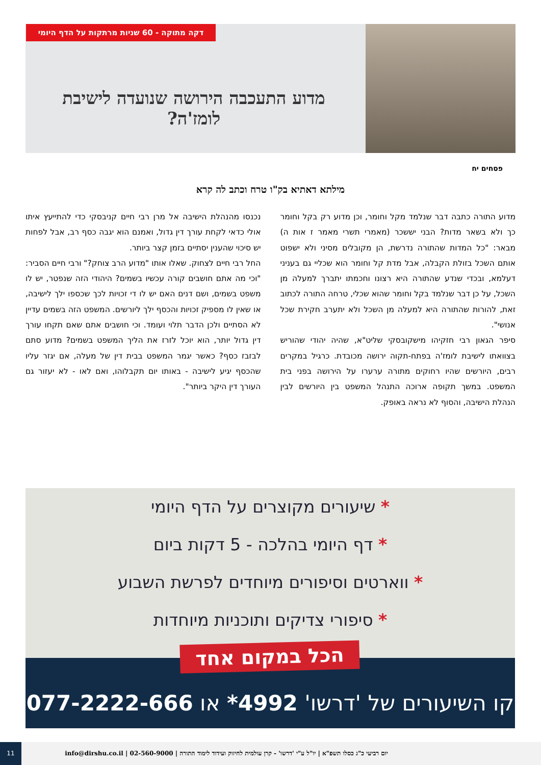דקה מתוקה - 60 שניות מרתקות על הדף היומי
מדוע התעכבה הירושה שנועדה לישיבת לומז'ה?
פסחים יח
מילתא דאתיא בק"ו טרח וכתב לה קרא
מדוע התורה כתבה דבר שנלמד מקל וחומר, וכן מדוע רק בקל וחומר כך ולא בשאר מדות? הבני יששכר (מאמרי תשרי מאמר ז אות ה) מבאר: "כל המדות שהתורה נדרשת, הן מקובלים מסיני ולא ישפוט אותם השכל בזולת הקבלה, אבל מדת קל וחומר הוא שכליי גם בעניני דעלמא, ובכדי שנדע שהתורה היא רצונו וחכמתו יתברך למעלה מן השכל, על כן דבר שנלמד בקל וחומר שהוא שכלי, טרחה התורה לכתוב זאת, להורות שהתורה היא למעלה מן השכל ולא יתערב חקירת שכל אנושי".
סיפר הגאון רבי חזקיהו מישקובסקי שליט"א, שהיה יהודי שהוריש בצוואתו לישיבת לומז'ה בפתח-תקוה ירושה מכובדת. כרגיל במקרים רבים, היורשים שהיו רחוקים מתורה ערערו על הירושה בפני בית המשפט. במשך תקופה ארוכה התנהל המשפט בין היורשים לבין הנהלת הישיבה, והסוף לא נראה באופק.
נכנסו מהנהלת הישיבה אל מרן רבי חיים קניבסקי כדי להתייעץ איתו אולי כדאי לקחת עורך דין גדול, ואמנם הוא יגבה כסף רב, אבל לפחות יש סיכוי שהענין יסתיים בזמן קצר ביותר.
החל רבי חיים לצחוק. שאלו אותו "מדוע הרב צוחק?" ורבי חיים הסביר: "וכי מה אתם חושבים קורה עכשיו בשמים? היהודי הזה שנפטר, יש לו משפט בשמים, ושם דנים האם יש לו די זכויות לכך שכספו ילך לישיבה, או שאין לו מספיק זכויות והכסף ילך ליורשים. המשפט הזה בשמים עדיין לא הסתיים ולכן הדבר תלוי ועומד. וכי חושבים אתם שאם תקחו עורך דין גדול יותר, הוא יוכל לזרז את הליך המשפט בשמים? מדוע סתם לבזבז כסף? כאשר יגמר המשפט בבית דין של מעלה, אם יגזר עליו שהכסף יגיע לישיבה - באותו יום תקבלוהו, ואם לאו - לא יעזור גם העורך דין היקר ביותר".
* שיעורים מקוצרים על הדף היומי
* דף היומי בהלכה - 5 דקות ביום
* ווארטים וסיפורים מיוחדים לפרשת השבוע
* סיפורי צדיקים ותוכניות מיוחדות
קו השיעורים של 'דרשו' 4992* או 077-2222-666
הכל במקום אחד
יום רביעי כ"ג כסלו תשפ"א | יו"ל ע"י 'דרשו' - קרן עולמית לחיזוק ועידוד לימוד התורה | 02-560-9000 | info@dirshu.co.il 11